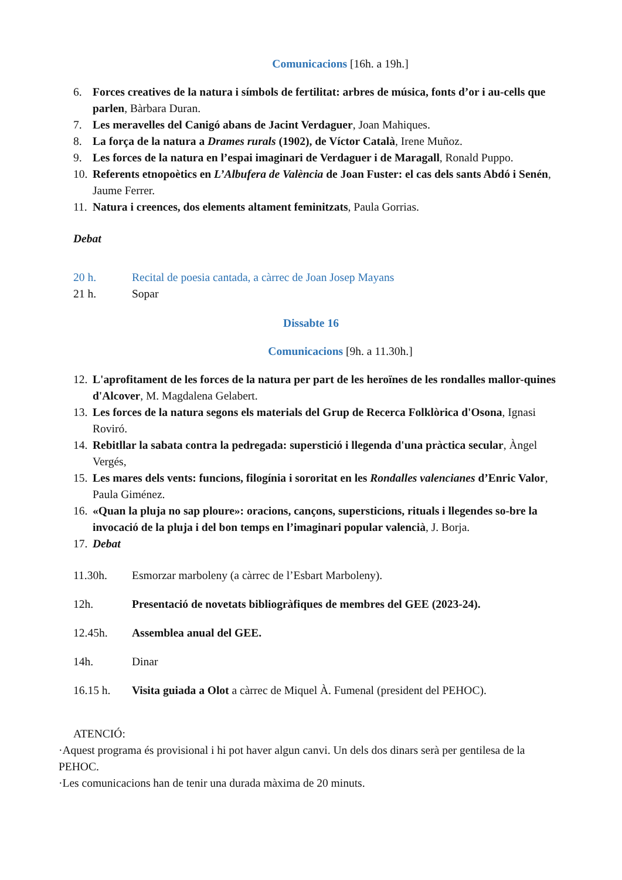Comunicacions [16h. a 19h.]
6. Forces creatives de la natura i símbols de fertilitat: arbres de música, fonts d’or i au-cells que parlen, Bàrbara Duran.
7. Les meravelles del Canigó abans de Jacint Verdaguer, Joan Mahiques.
8. La força de la natura a Drames rurals (1902), de Víctor Català, Irene Muñoz.
9. Les forces de la natura en l’espai imaginari de Verdaguer i de Maragall, Ronald Puppo.
10. Referents etnopoètics en L’Albufera de València de Joan Fuster: el cas dels sants Abdó i Senén, Jaume Ferrer.
11. Natura i creences, dos elements altament feminitzats, Paula Gorrias.
Debat
20 h. Recital de poesia cantada, a càrrec de Joan Josep Mayans
21 h. Sopar
Dissabte 16
Comunicacions [9h. a 11.30h.]
12. L'aprofitament de les forces de la natura per part de les heroïnes de les rondalles mallor-quines d'Alcover, M. Magdalena Gelabert.
13. Les forces de la natura segons els materials del Grup de Recerca Folklòrica d'Osona, Ignasi Roviró.
14. Rebitllar la sabata contra la pedregada: superstició i llegenda d'una pràctica secular, Àngel Vergés,
15. Les mares dels vents: funcions, filogínia i sororitat en les Rondalles valencianes d’Enric Valor, Paula Giménez.
16. «Quan la pluja no sap ploure»: oracions, cançons, supersticions, rituals i llegendes so-bre la invocació de la pluja i del bon temps en l’imaginari popular valencià, J. Borja.
17. Debat
11.30h. Esmorzar marboleny (a càrrec de l’Esbart Marboleny).
12h. Presentació de novetats bibliogràfiques de membres del GEE (2023-24).
12.45h. Assemblea anual del GEE.
14h. Dinar
16.15 h. Visita guiada a Olot a càrrec de Miquel À. Fumenal (president del PEHOC).
ATENCIÓ:
·Aquest programa és provisional i hi pot haver algun canvi. Un dels dos dinars serà per gentilesa de la PEHOC.
·Les comunicacions han de tenir una durada màxima de 20 minuts.